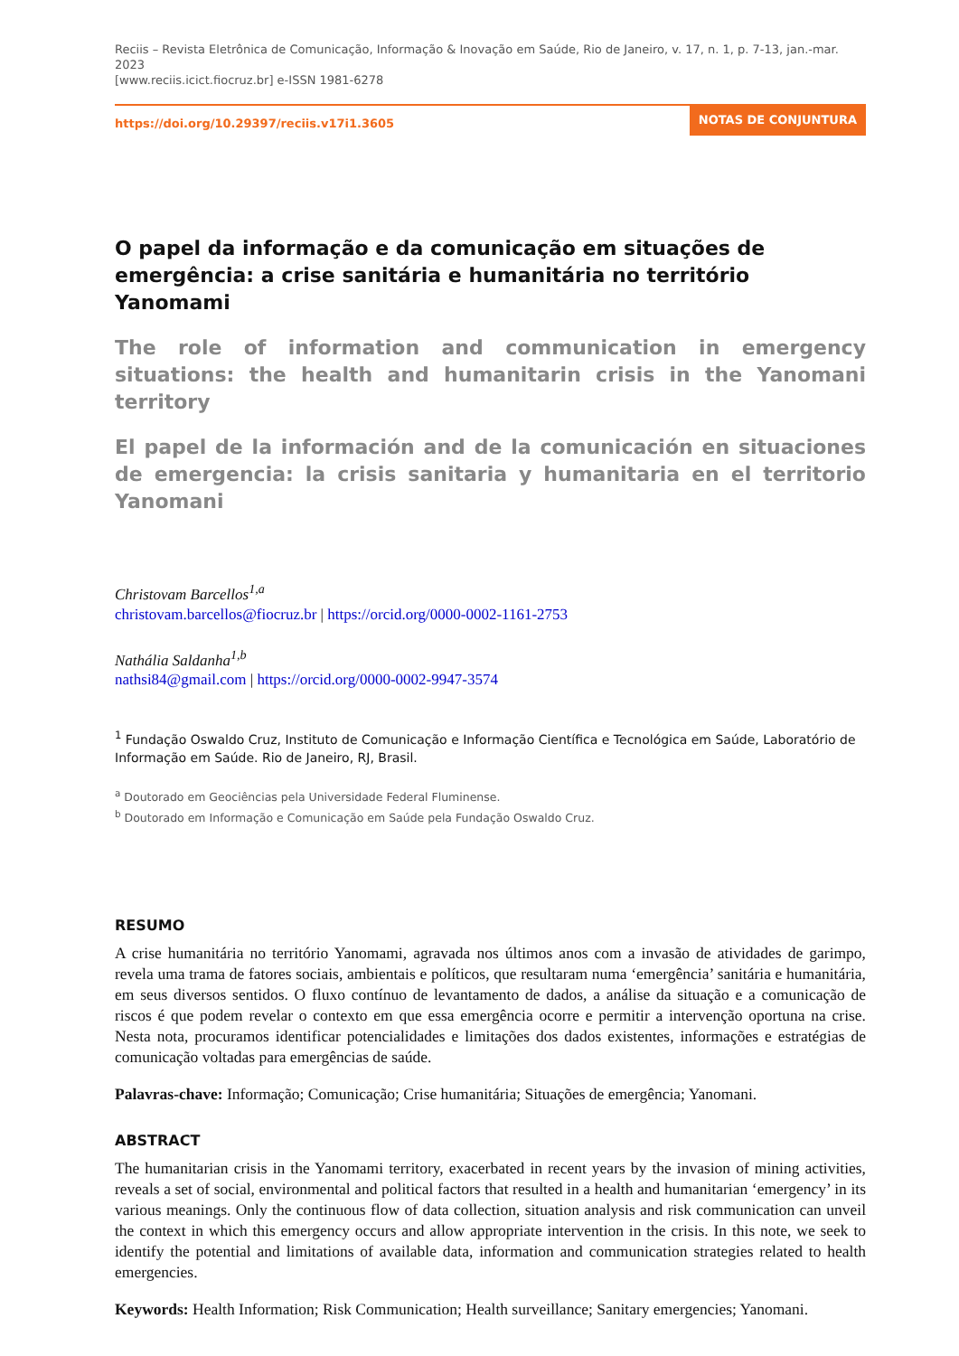Reciis – Revista Eletrônica de Comunicação, Informação & Inovação em Saúde, Rio de Janeiro, v. 17, n. 1, p. 7-13, jan.-mar. 2023
[www.reciis.icict.fiocruz.br] e-ISSN 1981-6278
https://doi.org/10.29397/reciis.v17i1.3605
NOTAS DE CONJUNTURA
O papel da informação e da comunicação em situações de emergência: a crise sanitária e humanitária no território Yanomami
The role of information and communication in emergency situations: the health and humanitarin crisis in the Yanomani territory
El papel de la información and de la comunicación en situaciones de emergencia: la crisis sanitaria y humanitaria en el territorio Yanomani
Christovam Barcellos<sup>1,a</sup>
christovam.barcellos@fiocruz.br | https://orcid.org/0000-0002-1161-2753
Nathália Saldanha<sup>1,b</sup>
nathsi84@gmail.com | https://orcid.org/0000-0002-9947-3574
<sup>1</sup> Fundação Oswaldo Cruz, Instituto de Comunicação e Informação Científica e Tecnológica em Saúde, Laboratório de Informação em Saúde. Rio de Janeiro, RJ, Brasil.
<sup>a</sup> Doutorado em Geociências pela Universidade Federal Fluminense.
<sup>b</sup> Doutorado em Informação e Comunicação em Saúde pela Fundação Oswaldo Cruz.
RESUMO
A crise humanitária no território Yanomami, agravada nos últimos anos com a invasão de atividades de garimpo, revela uma trama de fatores sociais, ambientais e políticos, que resultaram numa ‘emergência’ sanitária e humanitária, em seus diversos sentidos. O fluxo contínuo de levantamento de dados, a análise da situação e a comunicação de riscos é que podem revelar o contexto em que essa emergência ocorre e permitir a intervenção oportuna na crise. Nesta nota, procuramos identificar potencialidades e limitações dos dados existentes, informações e estratégias de comunicação voltadas para emergências de saúde.
Palavras-chave: Informação; Comunicação; Crise humanitária; Situações de emergência; Yanomani.
ABSTRACT
The humanitarian crisis in the Yanomami territory, exacerbated in recent years by the invasion of mining activities, reveals a set of social, environmental and political factors that resulted in a health and humanitarian ‘emergency’ in its various meanings. Only the continuous flow of data collection, situation analysis and risk communication can unveil the context in which this emergency occurs and allow appropriate intervention in the crisis. In this note, we seek to identify the potential and limitations of available data, information and communication strategies related to health emergencies.
Keywords: Health Information; Risk Communication; Health surveillance; Sanitary emergencies; Yanomani.